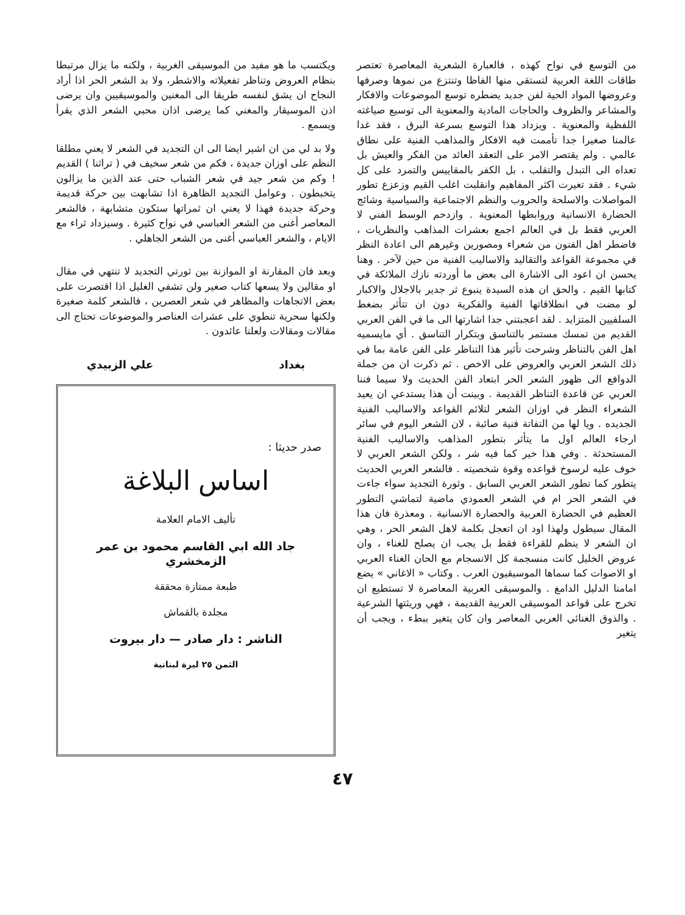من التوسع في نواح كهذه ، فالعبارة الشعرية المعاصرة تعتصر طاقات اللغة العربية لتستقي منها الفاظا وتنتزع من نموها وصرفها وعروضها المواد الحية لفن جديد يضطره توسع الموضوعات والافكار والمشاعر والظروف والحاجات المادية والمعنوية الى توسيع صياغته اللفظية والمعنوية . ويزداد هذا التوسع بسرعة البرق ، فقد غدا عالمنا صغيرا جدا تأممت فيه الافكار والمذاهب الفنية على نطاق عالمي . ولم يقتصر الامر على التعقد العائد من الفكر والعيش بل تعداه الى التبدل والتقلب ، بل الكفر بالمقاييس والتمرد على كل شيء . فقد تغيرت اكثر المفاهيم وانقلبت اغلب القيم وزعزع تطور المواصلات والاسلحة والحروب والنظم الاجتماعية والسياسية وشائج الحضارة الانسانية وروابطها المعنوية . وازدحم الوسط الفني لا العربي فقط بل في العالم اجمع بعشرات المذاهب والنظريات ، فاضطر اهل الفنون من شعراء ومصورين وغيرهم الى اعادة النظر في مجموعة القواعد والتقاليد والاساليب الفنية من حين لآخر . وهنا يحسن ان اعود الى الاشارة الى بعض ما أوردته نازك الملائكة في كتابها القيم . والحق ان هذه السيدة ينبوع ثر جدير بالاجلال والاكبار لو مضت في انطلاقاتها الفنية والفكرية دون ان تتأثر بضغط السلفيين المتزايد . لقد اعجبتني جدا اشارتها الى ما في الفن العربي القديم من تمسك مستمر بالتناسق وبتكرار التناسق . أي مايسميه اهل الفن بالتناظر وشرحت تأثير هذا التناظر على الفن عامة بما في ذلك الشعر العربي والعروض على الاخص . ثم ذكرت ان من جملة الدوافع الى ظهور الشعر الحر ابتعاد الفن الحديث ولا سيما فننا العربي عن قاعدة التناظر القديمة . وبينت أن هذا يستدعي ان يعيد الشعراء النظر في اوزان الشعر لتلائم القواعد والاساليب الفنية الجديده . ويا لها من التفاتة فنية صائبة ، لان الشعر اليوم في سائر ارجاء العالم اول ما يتأثر بتطور المذاهب والاساليب الفنية المستحدثة . وفي هذا خير كما فيه شر ، ولكن الشعر العربي لا خوف عليه لرسوخ قواعده وقوة شخصيته . فالشعر العربي الحديث يتطور كما تطور الشعر العربي السابق . وثورة التجديد سواء جاءت في الشعر الحر ام في الشعر العمودي ماضية لتماشي التطور العظيم في الحضارة العربية والحضارة الانسانية . ومعذرة فان هذا المقال سيطول ولهذا اود ان اتعجل بكلمة لاهل الشعر الحر ، وهي ان الشعر لا ينظم للقراءة فقط بل يجب ان يصلح للغناء ، وان عروض الخليل كانت منسجمة كل الانسجام مع الحان الغناء العربي او الاصوات كما سماها الموسيقيون العرب . وكتاب « الاغاني » يضع امامنا الدليل الدامغ . والموسيقى العربية المعاصرة لا تستطيع ان تخرج على قواعد الموسيقى العربية القديمة ، فهي وريثتها الشرعية . والذوق الغنائي العربي المعاصر وان كان يتغير ببطء ، ويجب أن يتغير
ويكتسب ما هو مفيد من الموسيقى الغربية ، ولكنه ما يزال مرتبطا بنظام العروض وتناظر تفعيلاته والاشطر، ولا بد الشعر الحر اذا أراد النجاح ان يشق لنفسه طريقا الى المغنين والموسيقيين وان يرضى اذن الموسيقار والمغني كما يرضى اذان محبي الشعر الذي يقرأ ويسمع .
ولا بد لي من ان اشير ايضا الى ان التجديد في الشعر لا يعني مطلقا النظم على اوزان جديدة ، فكم من شعر سخيف في ( تراثنا ) القديم ! وكم من شعر جيد في شعر الشباب حتى عند الذين ما يزالون يتخبطون . وعوامل التجديد الظاهرة اذا تشابهت بين حركة قديمة وحركة جديدة فهذا لا يعني ان ثمراتها ستكون متشابهة ، فالشعر المعاصر أغنى من الشعر العباسي في نواح كثيرة . وسيزداد ثراء مع الايام ، والشعر العباسي أغنى من الشعر الجاهلي .
وبعد فان المقارنة او الموازنة بين ثورتي التجديد لا تنتهي في مقال او مقالين ولا يسعها كتاب صغير ولن تشفي الغليل اذا اقتصرت على بعض الاتجاهات والمظاهر في شعر العصرين ، فالشعر كلمة صغيرة ولكنها سحرية تنطوي على عشرات العناصر والموضوعات تحتاج الى مقالات ومقالات ولعلنا عائدون .
بغداد علي الزبيدي
صدر حديثا :
اساس البلاغة
تأليف الامام العلامة
جاد الله ابي القاسم محمود بن عمر الزمخشري
طبعة ممتازة محققة
مجلدة بالقماش
الناشر : دار صادر — دار بيروت
الثمن ٢٥ ليرة لبنانية
٤٧